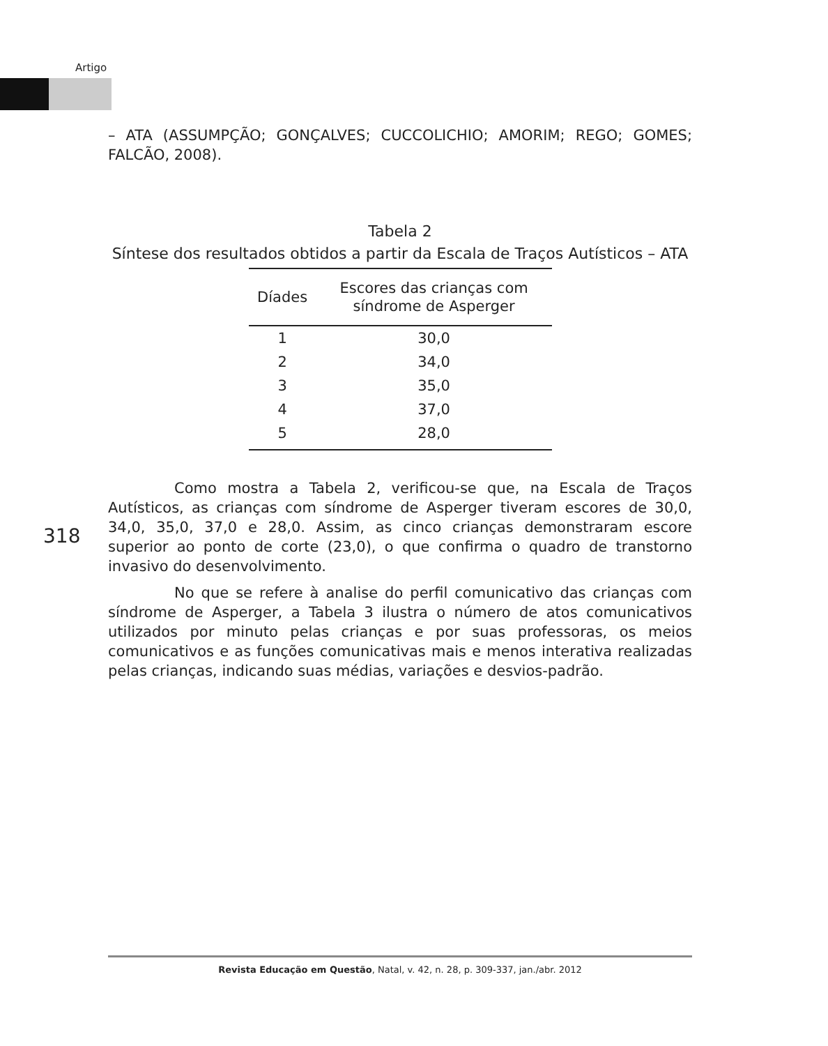Artigo
– ATA (ASSUMPÇÃO; GONÇALVES; CUCCOLICHIO; AMORIM; REGO; GOMES; FALCÃO, 2008).
Tabela 2
Síntese dos resultados obtidos a partir da Escala de Traços Autísticos – ATA
| Díades | Escores das crianças com síndrome de Asperger |
| --- | --- |
| 1 | 30,0 |
| 2 | 34,0 |
| 3 | 35,0 |
| 4 | 37,0 |
| 5 | 28,0 |
Como mostra a Tabela 2, verificou-se que, na Escala de Traços Autísticos, as crianças com síndrome de Asperger tiveram escores de 30,0, 34,0, 35,0, 37,0 e 28,0. Assim, as cinco crianças demonstraram escore superior ao ponto de corte (23,0), o que confirma o quadro de transtorno invasivo do desenvolvimento.
No que se refere à analise do perfil comunicativo das crianças com síndrome de Asperger, a Tabela 3 ilustra o número de atos comunicativos utilizados por minuto pelas crianças e por suas professoras, os meios comunicativos e as funções comunicativas mais e menos interativa realizadas pelas crianças, indicando suas médias, variações e desvios-padrão.
318
Revista Educação em Questão, Natal, v. 42, n. 28, p. 309-337, jan./abr. 2012